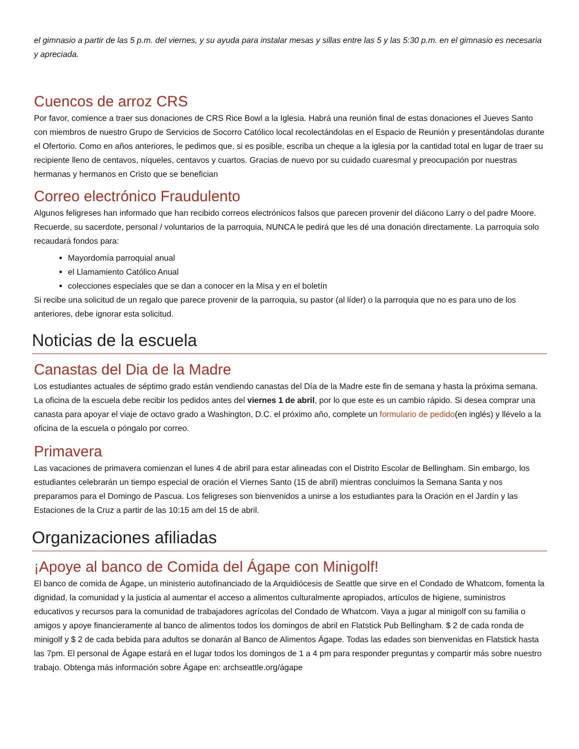el gimnasio a partir de las 5 p.m. del viernes, y su ayuda para instalar mesas y sillas entre las 5 y las 5:30 p.m. en el gimnasio es necesaria y apreciada.
Cuencos de arroz CRS
Por favor, comience a traer sus donaciones de CRS Rice Bowl a la Iglesia. Habrá una reunión final de estas donaciones el Jueves Santo con miembros de nuestro Grupo de Servicios de Socorro Católico local recolectándolas en el Espacio de Reunión y presentándolas durante el Ofertorio. Como en años anteriores, le pedimos que, si es posible, escriba un cheque a la iglesia por la cantidad total en lugar de traer su recipiente lleno de centavos, níqueles, centavos y cuartos. Gracias de nuevo por su cuidado cuaresmal y preocupación por nuestras hermanas y hermanos en Cristo que se benefician
Correo electrónico Fraudulento
Algunos feligreses han informado que han recibido correos electrónicos falsos que parecen provenir del diácono Larry o del padre Moore. Recuerde, su sacerdote, personal / voluntarios de la parroquia, NUNCA le pedirá que les dé una donación directamente. La parroquia solo recaudará fondos para:
Mayordomía parroquial anual
el Llamamiento Católico Anual
colecciones especiales que se dan a conocer en la Misa y en el boletín
Si recibe una solicitud de un regalo que parece provenir de la parroquia, su pastor (al líder) o la parroquia que no es para uno de los anteriores, debe ignorar esta solicitud.
Noticias de la escuela
Canastas del Dia de la Madre
Los estudiantes actuales de séptimo grado están vendiendo canastas del Día de la Madre este fin de semana y hasta la próxima semana. La oficina de la escuela debe recibir los pedidos antes del viernes 1 de abril, por lo que este es un cambio rápido. Si desea comprar una canasta para apoyar el viaje de octavo grado a Washington, D.C. el próximo año, complete un formulario de pedido(en inglés) y llévelo a la oficina de la escuela o póngalo por correo.
Primavera
Las vacaciones de primavera comienzan el lunes 4 de abril para estar alineadas con el Distrito Escolar de Bellingham. Sin embargo, los estudiantes celebrarán un tiempo especial de oración el Viernes Santo (15 de abril) mientras concluimos la Semana Santa y nos preparamos para el Domingo de Pascua. Los feligreses son bienvenidos a unirse a los estudiantes para la Oración en el Jardín y las Estaciones de la Cruz a partir de las 10:15 am del 15 de abril.
Organizaciones afiliadas
¡Apoye al banco de Comida del Ágape con Minigolf!
El banco de comida de Ágape, un ministerio autofinanciado de la Arquidiócesis de Seattle que sirve en el Condado de Whatcom, fomenta la dignidad, la comunidad y la justicia al aumentar el acceso a alimentos culturalmente apropiados, artículos de higiene, suministros educativos y recursos para la comunidad de trabajadores agrícolas del Condado de Whatcom. Vaya a jugar al minigolf con su familia o amigos y apoye financieramente al banco de alimentos todos los domingos de abril en Flatstick Pub Bellingham. $ 2 de cada ronda de minigolf y $ 2 de cada bebida para adultos se donarán al Banco de Alimentos Ágape. Todas las edades son bienvenidas en Flatstick hasta las 7pm. El personal de Ágape estará en el lugar todos los domingos de 1 a 4 pm para responder preguntas y compartir más sobre nuestro trabajo. Obtenga más información sobre Ágape en: archseattle.org/ágape